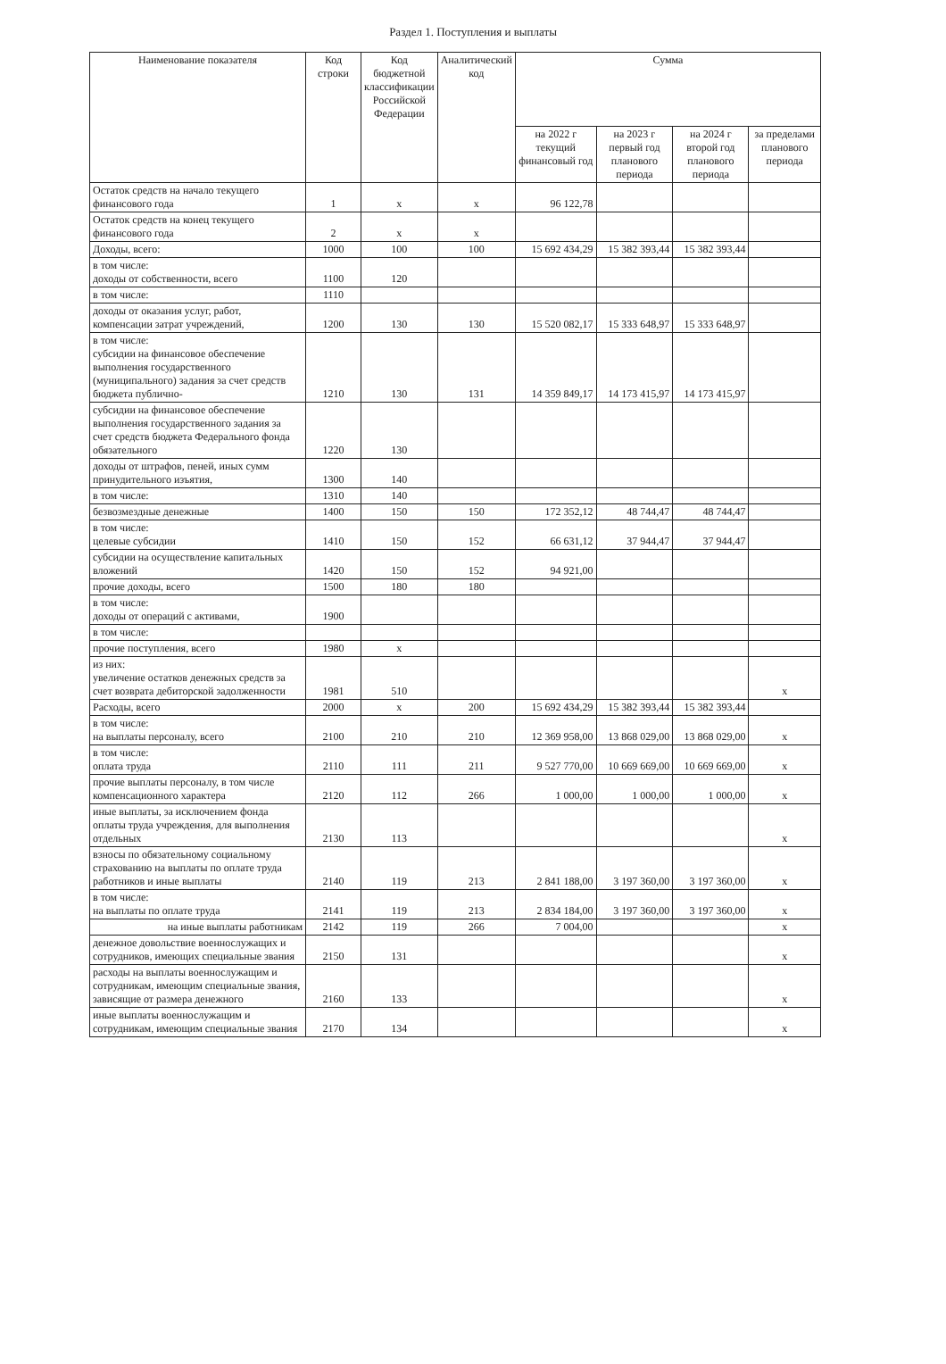Раздел 1. Поступления и выплаты
| Наименование показателя | Код строки | Код бюджетной классификации Российской Федерации | Аналитический код | Сумма | | | |
| --- | --- | --- | --- | --- | --- | --- | --- |
| | | | | на 2022 г текущий финансовый год | на 2023 г первый год планового периода | на 2024 г второй год планового периода | за пределами планового периода |
| Остаток средств на начало текущего финансового года | 1 | x | x | 96 122,78 | | | |
| Остаток средств на конец текущего финансового года | 2 | x | x | | | | |
| Доходы, всего: | 1000 | 100 | 100 | 15 692 434,29 | 15 382 393,44 | 15 382 393,44 | |
| в том числе: доходы от собственности, всего | 1100 | 120 | | | | | |
| в том числе: | 1110 | | | | | | |
| доходы от оказания услуг, работ, компенсации затрат учреждений, | 1200 | 130 | 130 | 15 520 082,17 | 15 333 648,97 | 15 333 648,97 | |
| в том числе: субсидии на финансовое обеспечение выполнения государственного (муниципального) задания за счет средств бюджета публично- | 1210 | 130 | 131 | 14 359 849,17 | 14 173 415,97 | 14 173 415,97 | |
| субсидии на финансовое обеспечение выполнения государственного задания за счет средств бюджета Федерального фонда обязательного | 1220 | 130 | | | | | |
| доходы от штрафов, пеней, иных сумм принудительного изъятия, | 1300 | 140 | | | | | |
| в том числе: | 1310 | 140 | | | | | |
| безвозмездные денежные | 1400 | 150 | 150 | 172 352,12 | 48 744,47 | 48 744,47 | |
| в том числе: целевые субсидии | 1410 | 150 | 152 | 66 631,12 | 37 944,47 | 37 944,47 | |
| субсидии на осуществление капитальных вложений | 1420 | 150 | 152 | 94 921,00 | | | |
| прочие доходы, всего | 1500 | 180 | 180 | | | | |
| в том числе: доходы от операций с активами, | 1900 | | | | | | |
| в том числе: | | | | | | | |
| прочие поступления, всего | 1980 | x | | | | | |
| из них: увеличение остатков денежных средств за счет возврата дебиторской задолженности | 1981 | 510 | | | | | x |
| Расходы, всего | 2000 | x | 200 | 15 692 434,29 | 15 382 393,44 | 15 382 393,44 | |
| в том числе: на выплаты персоналу, всего | 2100 | 210 | 210 | 12 369 958,00 | 13 868 029,00 | 13 868 029,00 | x |
| в том числе: оплата труда | 2110 | 111 | 211 | 9 527 770,00 | 10 669 669,00 | 10 669 669,00 | x |
| прочие выплаты персоналу, в том числе компенсационного характера | 2120 | 112 | 266 | 1 000,00 | 1 000,00 | 1 000,00 | x |
| иные выплаты, за исключением фонда оплаты труда учреждения, для выполнения отдельных | 2130 | 113 | | | | | x |
| взносы по обязательному социальному страхованию на выплаты по оплате труда работников и иные выплаты | 2140 | 119 | 213 | 2 841 188,00 | 3 197 360,00 | 3 197 360,00 | x |
| в том числе: на выплаты по оплате труда | 2141 | 119 | 213 | 2 834 184,00 | 3 197 360,00 | 3 197 360,00 | x |
| на иные выплаты работникам | 2142 | 119 | 266 | 7 004,00 | | | x |
| денежное довольствие военнослужащих и сотрудников, имеющих специальные звания | 2150 | 131 | | | | | x |
| расходы на выплаты военнослужащим и сотрудникам, имеющим специальные звания, зависящие от размера денежного | 2160 | 133 | | | | | x |
| иные выплаты военнослужащим и сотрудникам, имеющим специальные звания | 2170 | 134 | | | | | x |